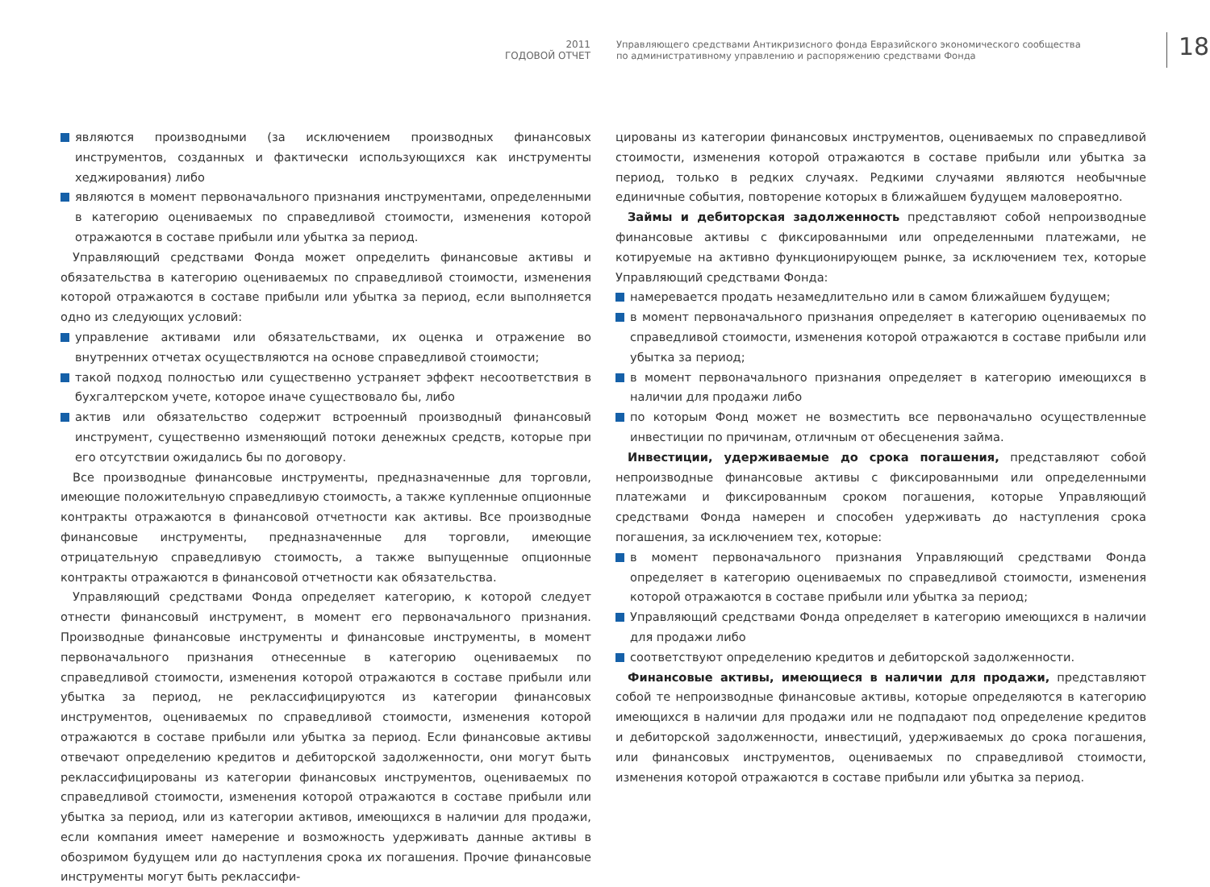2011
ГОДОВОЙ ОТЧЕТ
Управляющего средствами Антикризисного фонда Евразийского экономического сообщества
по административному управлению и распоряжению средствами Фонда
18
являются производными (за исключением производных финансовых инструментов, созданных и фактически использующихся как инструменты хеджирования) либо
являются в момент первоначального признания инструментами, определенными в категорию оцениваемых по справедливой стоимости, изменения которой отражаются в составе прибыли или убытка за период.
Управляющий средствами Фонда может определить финансовые активы и обязательства в категорию оцениваемых по справедливой стоимости, изменения которой отражаются в составе прибыли или убытка за период, если выполняется одно из следующих условий:
управление активами или обязательствами, их оценка и отражение во внутренних отчетах осуществляются на основе справедливой стоимости;
такой подход полностью или существенно устраняет эффект несоответствия в бухгалтерском учете, которое иначе существовало бы, либо
актив или обязательство содержит встроенный производный финансовый инструмент, существенно изменяющий потоки денежных средств, которые при его отсутствии ожидались бы по договору.
Все производные финансовые инструменты, предназначенные для торговли, имеющие положительную справедливую стоимость, а также купленные опционные контракты отражаются в финансовой отчетности как активы. Все производные финансовые инструменты, предназначенные для торговли, имеющие отрицательную справедливую стоимость, а также выпущенные опционные контракты отражаются в финансовой отчетности как обязательства.
Управляющий средствами Фонда определяет категорию, к которой следует отнести финансовый инструмент, в момент его первоначального признания. Производные финансовые инструменты и финансовые инструменты, в момент первоначального признания отнесенные в категорию оцениваемых по справедливой стоимости, изменения которой отражаются в составе прибыли или убытка за период, не реклассифицируются из категории финансовых инструментов, оцениваемых по справедливой стоимости, изменения которой отражаются в составе прибыли или убытка за период. Если финансовые активы отвечают определению кредитов и дебиторской задолженности, они могут быть реклассифицированы из категории финансовых инструментов, оцениваемых по справедливой стоимости, изменения которой отражаются в составе прибыли или убытка за период, или из категории активов, имеющихся в наличии для продажи, если компания имеет намерение и возможность удерживать данные активы в обозримом будущем или до наступления срока их погашения. Прочие финансовые инструменты могут быть реклассифи-
цированы из категории финансовых инструментов, оцениваемых по справедливой стоимости, изменения которой отражаются в составе прибыли или убытка за период, только в редких случаях. Редкими случаями являются необычные единичные события, повторение которых в ближайшем будущем маловероятно.
Займы и дебиторская задолженность представляют собой непроизводные финансовые активы с фиксированными или определенными платежами, не котируемые на активно функционирующем рынке, за исключением тех, которые Управляющий средствами Фонда:
намеревается продать незамедлительно или в самом ближайшем будущем;
в момент первоначального признания определяет в категорию оцениваемых по справедливой стоимости, изменения которой отражаются в составе прибыли или убытка за период;
в момент первоначального признания определяет в категорию имеющихся в наличии для продажи либо
по которым Фонд может не возместить все первоначально осуществленные инвестиции по причинам, отличным от обесценения займа.
Инвестиции, удерживаемые до срока погашения, представляют собой непроизводные финансовые активы с фиксированными или определенными платежами и фиксированным сроком погашения, которые Управляющий средствами Фонда намерен и способен удерживать до наступления срока погашения, за исключением тех, которые:
в момент первоначального признания Управляющий средствами Фонда определяет в категорию оцениваемых по справедливой стоимости, изменения которой отражаются в составе прибыли или убытка за период;
Управляющий средствами Фонда определяет в категорию имеющихся в наличии для продажи либо
соответствуют определению кредитов и дебиторской задолженности.
Финансовые активы, имеющиеся в наличии для продажи, представляют собой те непроизводные финансовые активы, которые определяются в категорию имеющихся в наличии для продажи или не подпадают под определение кредитов и дебиторской задолженности, инвестиций, удерживаемых до срока погашения, или финансовых инструментов, оцениваемых по справедливой стоимости, изменения которой отражаются в составе прибыли или убытка за период.